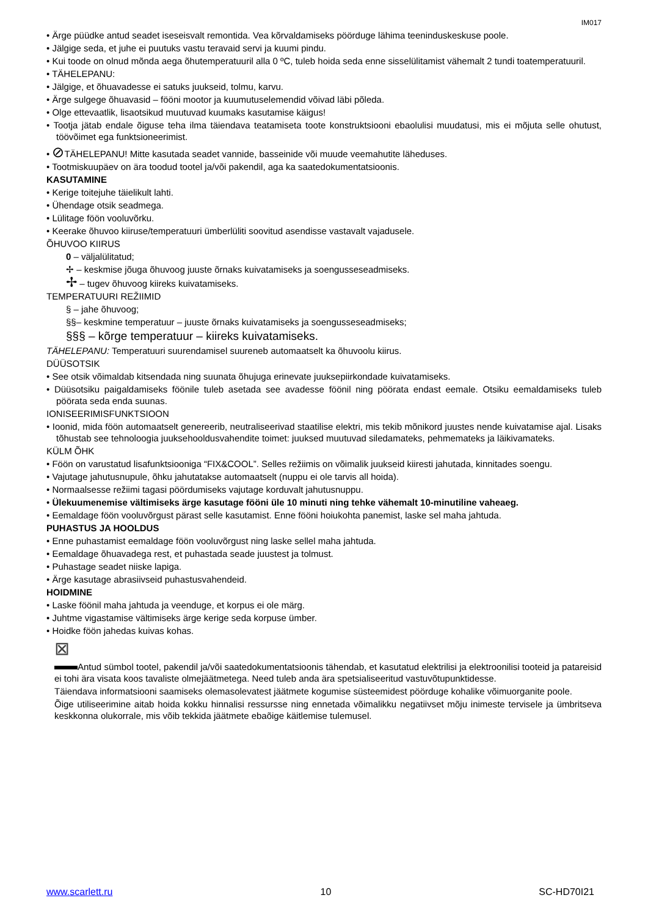IM017
• Ärge püüdke antud seadet iseseisvalt remontida. Vea kõrvaldamiseks pöörduge lähima teeninduskeskuse poole.
• Jälgige seda, et juhe ei puutuks vastu teravaid servi ja kuumi pindu.
• Kui toode on olnud mõnda aega õhutemperatuuril alla 0 ºC, tuleb hoida seda enne sisselülitamist vähemalt 2 tundi toatemperatuuril.
• TÄHELEPANU:
• Jälgige, et õhuavadesse ei satuks juukseid, tolmu, karvu.
• Ärge sulgege õhuavasid – fööni mootor ja kuumutuselemendid võivad läbi põleda.
• Olge ettevaatlik, lisaotsikud muutuvad kuumaks kasutamise käigus!
• Tootja jätab endale õiguse teha ilma täiendava teatamiseta toote konstruktsiooni ebaolulisi muudatusi, mis ei mõjuta selle ohutust, töövõimet ega funktsioneerimist.
• ⊘TÄHELEPANU! Mitte kasutada seadet vannide, basseinide või muude veemahutite läheduses.
• Tootmiskuupäev on ära toodud tootel ja/või pakendil, aga ka saatedokumentatsioonis.
KASUTAMINE
• Kerige toitejuhe täielikult lahti.
• Ühendage otsik seadmega.
• Lülitage föön vooluvõrku.
• Keerake õhuvoo kiiruse/temperatuuri ümberlüliti soovitud asendisse vastavalt vajadusele.
ÕHUVOO KIIRUS
0 – väljalülitatud;
✢ – keskmise jõuga õhuvoog juuste õrnaks kuivatamiseks ja soengusseseadmiseks.
✢ – tugev õhuvoog kiireks kuivatamiseks.
TEMPERATUURI REŽIIMID
§ – jahe õhuvoog;
§§– keskmine temperatuur – juuste õrnaks kuivatamiseks ja soengusseseadmiseks;
§§§ – kõrge temperatuur – kiireks kuivatamiseks.
TÄHELEPANU: Temperatuuri suurendamisel suureneb automaatselt ka õhuvoolu kiirus.
DÜÜSOTSIK
• See otsik võimaldab kitsendada ning suunata õhujuga erinevate juuksepiirkondade kuivatamiseks.
• Düüsotsiku paigaldamiseks föönile tuleb asetada see avadesse föönil ning pöörata endast eemale. Otsiku eemaldamiseks tuleb pöörata seda enda suunas.
IONISEERIMISFUNKTSIOON
• Ioonid, mida föön automaatselt genereerib, neutraliseerivad staatilise elektri, mis tekib mõnikord juustes nende kuivatamise ajal. Lisaks tõhustab see tehnoloogia juuksehooldusvahendite toimet: juuksed muutuvad siledamateks, pehmemateks ja läikivamateks.
KÜLM ÕHK
• Föön on varustatud lisafunktsiooniga “FIX&COOL”. Selles režiimis on võimalik juukseid kiiresti jahutada, kinnitades soengu.
• Vajutage jahutusnupule, õhku jahutatakse automaatselt (nuppu ei ole tarvis all hoida).
• Normaalsesse režiimi tagasi pöördumiseks vajutage korduvalt jahutusnuppu.
• Ülekuumenemise vältimiseks ärge kasutage fööni üle 10 minuti ning tehke vähemalt 10-minutiline vaheaeg.
• Eemaldage föön vooluvõrgust pärast selle kasutamist. Enne fööni hoiukohta panemist, laske sel maha jahtuda.
PUHASTUS JA HOOLDUS
• Enne puhastamist eemaldage föön vooluvõrgust ning laske sellel maha jahtuda.
• Eemaldage õhuavadega rest, et puhastada seade juustest ja tolmust.
• Puhastage seadet niiske lapiga.
• Ärge kasutage abrasiivseid puhastusvahendeid.
HOIDMINE
• Laske föönil maha jahtuda ja veenduge, et korpus ei ole märg.
• Juhtme vigastamise vältimiseks ärge kerige seda korpuse ümber.
• Hoidke föön jahedas kuivas kohas.
⊠
Antud sümbol tootel, pakendil ja/või saatedokumentatsioonis tähendab, et kasutatud elektrilisi ja elektroonilisi tooteid ja patareisid ei tohi ära visata koos tavaliste olmejäätmetega. Need tuleb anda ära spetsialiseeritud vastuvõtupunktidesse.
Täiendava informatsiooni saamiseks olemasolevatest jäätmete kogumise süsteemidest pöörduge kohalike võimuorganite poole.
Õige utiliseerimine aitab hoida kokku hinnalisi ressursse ning ennetada võimalikku negatiivset mõju inimeste tervisele ja ümbritseva keskkonna olukorrale, mis võib tekkida jäätmete ebaõige käitlemise tulemusel.
www.scarlett.ru 10 SC-HD70I21